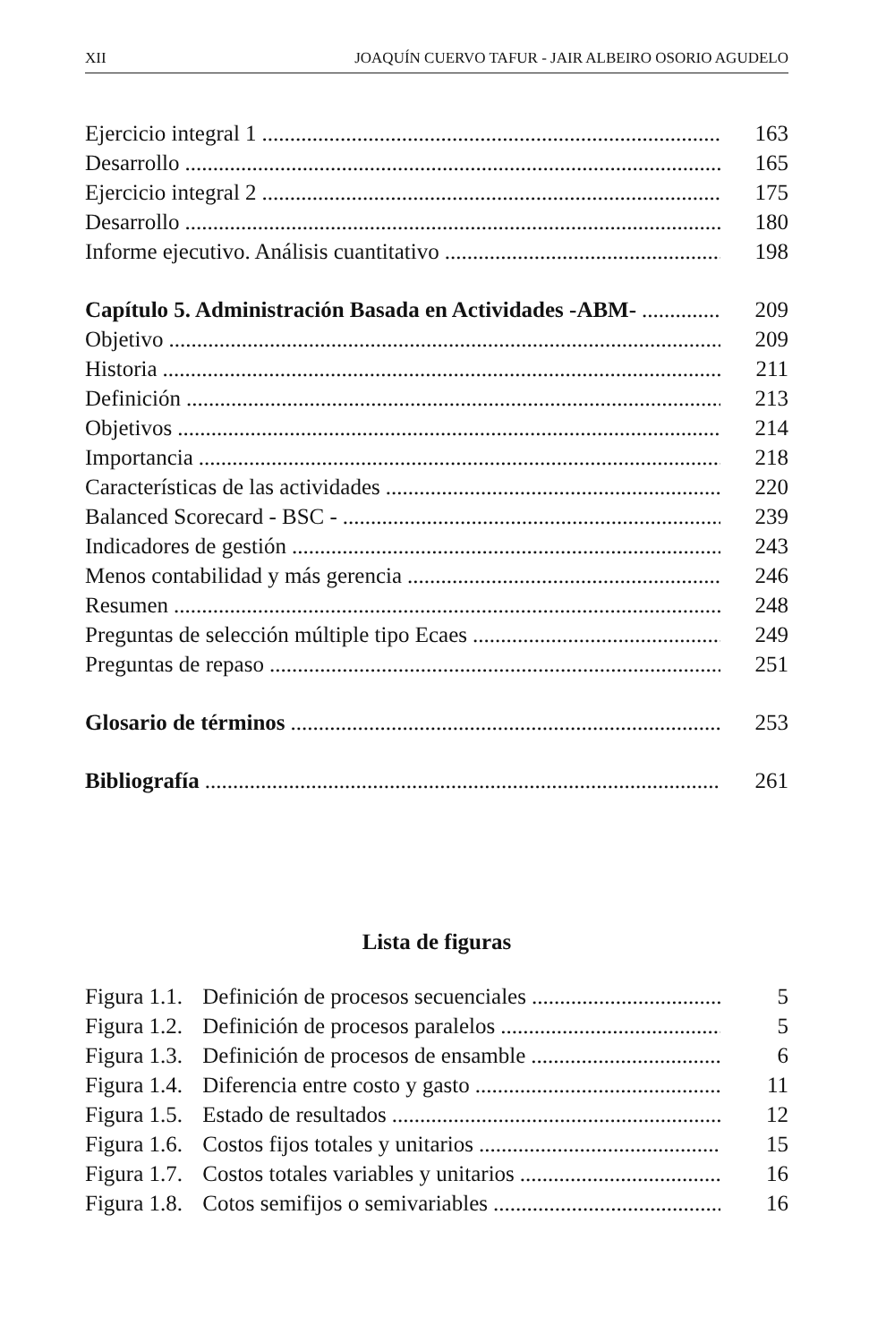XII JOAQUÍN CUERVO TAFUR - JAIR ALBEIRO OSORIO AGUDELO
Ejercicio integral 1 163
Desarrollo 165
Ejercicio integral 2 175
Desarrollo 180
Informe ejecutivo. Análisis cuantitativo 198
Capítulo 5. Administración Basada en Actividades -ABM- 209
Objetivo 209
Historia 211
Definición 213
Objetivos 214
Importancia 218
Características de las actividades 220
Balanced Scorecard - BSC - 239
Indicadores de gestión 243
Menos contabilidad y más gerencia 246
Resumen 248
Preguntas de selección múltiple tipo Ecaes 249
Preguntas de repaso 251
Glosario de términos 253
Bibliografía 261
Lista de figuras
Figura 1.1. Definición de procesos secuenciales 5
Figura 1.2. Definición de procesos paralelos 5
Figura 1.3. Definición de procesos de ensamble 6
Figura 1.4. Diferencia entre costo y gasto 11
Figura 1.5. Estado de resultados 12
Figura 1.6. Costos fijos totales y unitarios 15
Figura 1.7. Costos totales variables y unitarios 16
Figura 1.8. Cotos semifijos o semivariables 16